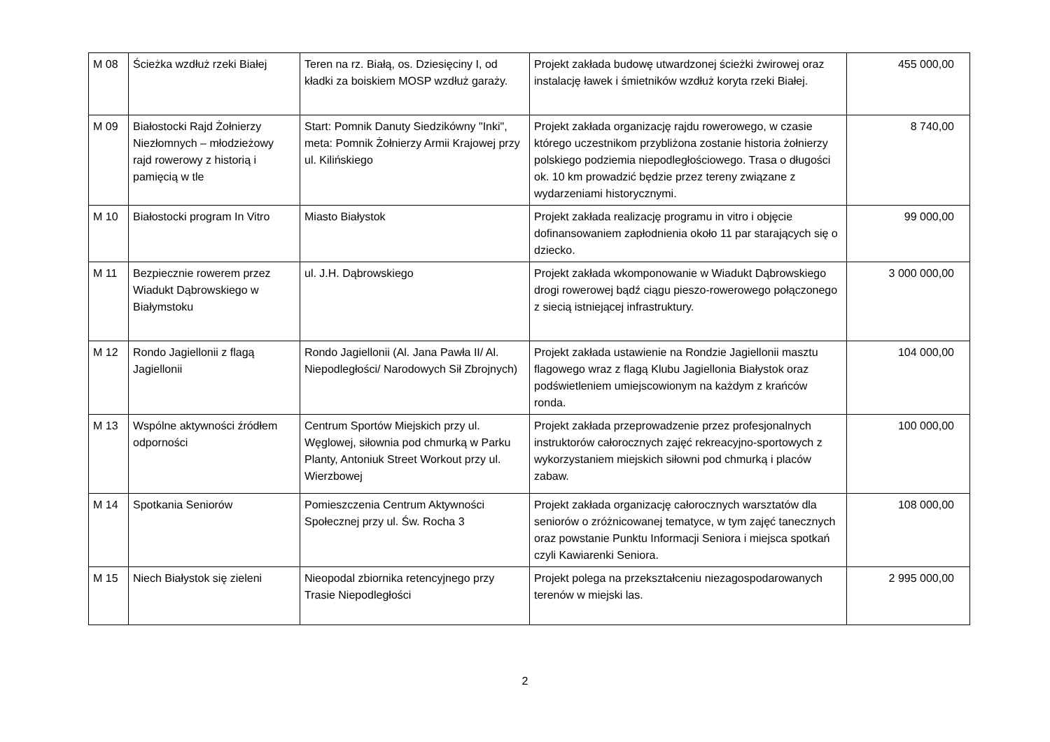| M 08 | Ścieżka wzdłuż rzeki Białej | Teren na rz. Białą, os. Dziesięciny I, od kładki za boiskiem MOSP wzdłuż garaży. | Projekt zakłada budowę utwardzonej ścieżki żwirowej oraz instalację ławek i śmietników wzdłuż koryta rzeki Białej. | 455 000,00 |
| M 09 | Białostocki Rajd Żołnierzy Niezłomnych – młodzieżowy rajd rowerowy z historią i pamięcią w tle | Start: Pomnik Danuty Siedzikówny "Inki", meta: Pomnik Żołnierzy Armii Krajowej przy ul. Kilińskiego | Projekt zakłada organizację rajdu rowerowego, w czasie którego uczestnikom przybliżona zostanie historia żołnierzy polskiego podziemia niepodległościowego. Trasa o długości ok. 10 km prowadzić będzie przez tereny związane z wydarzeniami historycznymi. | 8 740,00 |
| M 10 | Białostocki program In Vitro | Miasto Białystok | Projekt zakłada realizację programu in vitro i objęcie dofinansowaniem zapłodnienia około 11 par starających się o dziecko. | 99 000,00 |
| M 11 | Bezpiecznie rowerem przez Wiadukt Dąbrowskiego w Białymstoku | ul. J.H. Dąbrowskiego | Projekt zakłada wkomponowanie w Wiadukt Dąbrowskiego drogi rowerowej bądź ciągu pieszo-rowerowego połączonego z siecią istniejącej infrastruktury. | 3 000 000,00 |
| M 12 | Rondo Jagiellonii z flagą Jagiellonii | Rondo Jagiellonii (Al. Jana Pawła II/ Al. Niepodległości/ Narodowych Sił Zbrojnych) | Projekt zakłada ustawienie na Rondzie Jagiellonii masztu flagowego wraz z flagą Klubu Jagiellonia Białystok oraz podświetleniem umiejscowionym na każdym z krańców ronda. | 104 000,00 |
| M 13 | Wspólne aktywności źródłem odporności | Centrum Sportów Miejskich przy ul. Węglowej, siłownia pod chmurką w Parku Planty, Antoniuk Street Workout przy ul. Wierzbowej | Projekt zakłada przeprowadzenie przez profesjonalnych instruktorów całorocznych zajęć rekreacyjno-sportowych z wykorzystaniem miejskich siłowni pod chmurką i placów zabaw. | 100 000,00 |
| M 14 | Spotkania Seniorów | Pomieszczenia Centrum Aktywności Społecznej przy ul. Św. Rocha 3 | Projekt zakłada organizację całorocznych warsztatów dla seniorów o zróżnicowanej tematyce, w tym zajęć tanecznych oraz powstanie Punktu Informacji Seniora i miejsca spotkań czyli Kawiarenki Seniora. | 108 000,00 |
| M 15 | Niech Białystok się zieleni | Nieopodal zbiornika retencyjnego przy Trasie Niepodległości | Projekt polega na przekształceniu niezagospodarowanych terenów w miejski las. | 2 995 000,00 |
2